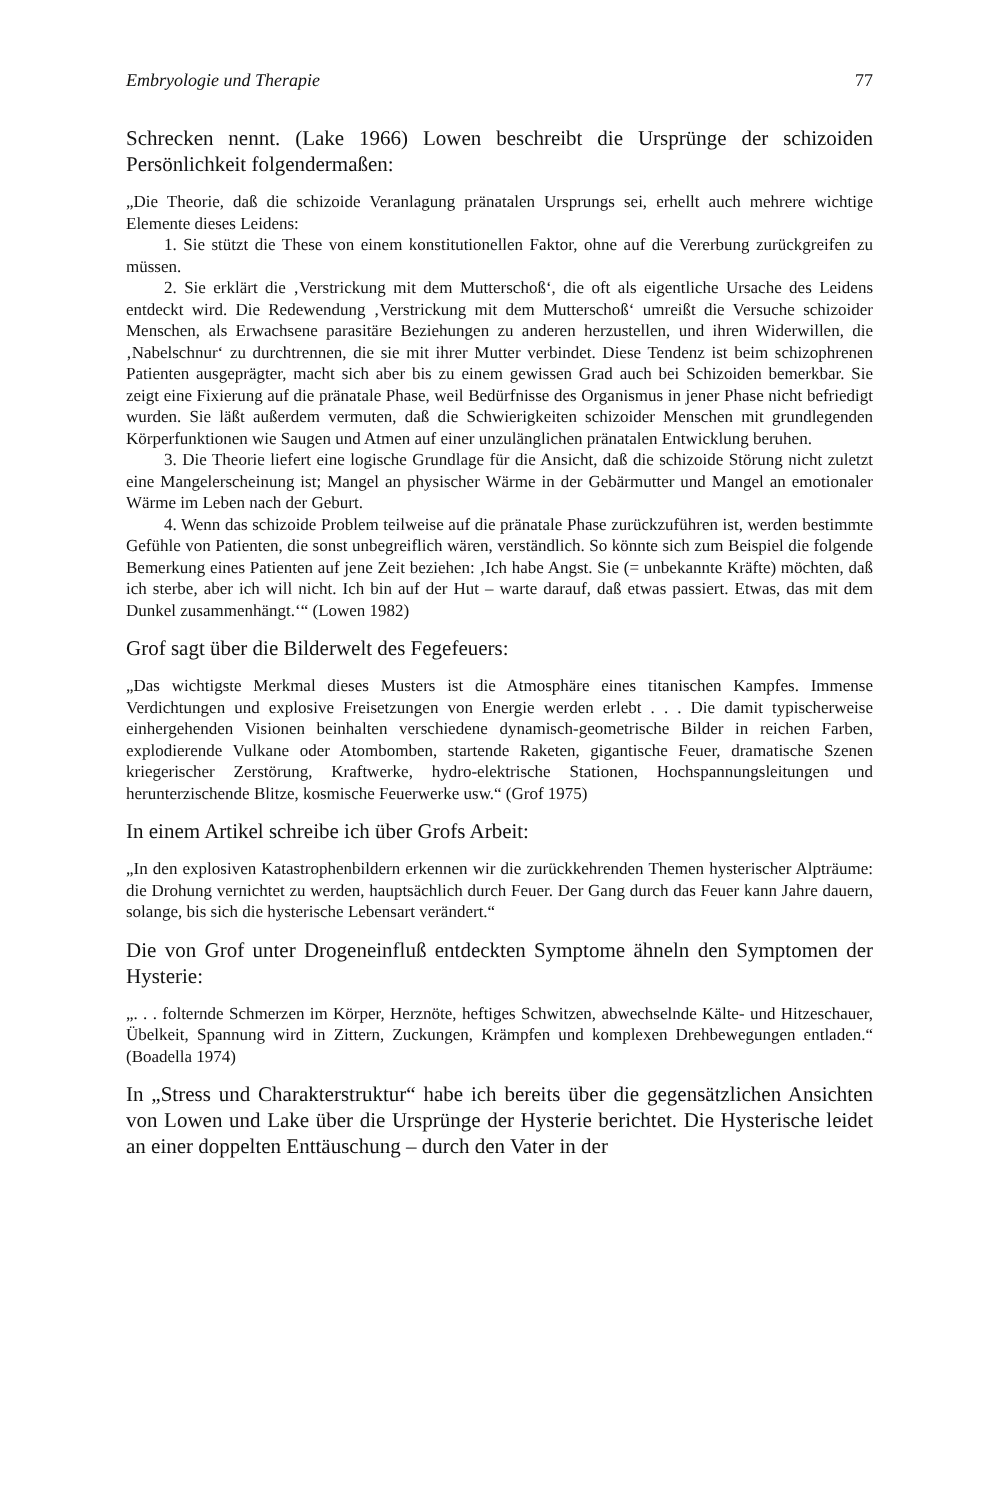Embryologie und Therapie 77
Schrecken nennt. (Lake 1966) Lowen beschreibt die Ursprünge der schizoiden Persönlichkeit folgendermaßen:
„Die Theorie, daß die schizoide Veranlagung pränatalen Ursprungs sei, erhellt auch mehrere wichtige Elemente dieses Leidens:
1. Sie stützt die These von einem konstitutionellen Faktor, ohne auf die Vererbung zurückgreifen zu müssen.
2. Sie erklärt die ‚Verstrickung mit dem Mutterschoß‘, die oft als eigentliche Ursache des Leidens entdeckt wird. Die Redewendung ‚Verstrickung mit dem Mutterschoß‘ umreißt die Versuche schizoider Menschen, als Erwachsene parasitäre Beziehungen zu anderen herzustellen, und ihren Widerwillen, die ‚Nabelschnur‘ zu durchtrennen, die sie mit ihrer Mutter verbindet. Diese Tendenz ist beim schizophrenen Patienten ausgeprägter, macht sich aber bis zu einem gewissen Grad auch bei Schizoiden bemerkbar. Sie zeigt eine Fixierung auf die pränatale Phase, weil Bedürfnisse des Organismus in jener Phase nicht befriedigt wurden. Sie läßt außerdem vermuten, daß die Schwierigkeiten schizoider Menschen mit grundlegenden Körperfunktionen wie Saugen und Atmen auf einer unzulänglichen pränatalen Entwicklung beruhen.
3. Die Theorie liefert eine logische Grundlage für die Ansicht, daß die schizoide Störung nicht zuletzt eine Mangelerscheinung ist; Mangel an physischer Wärme in der Gebärmutter und Mangel an emotionaler Wärme im Leben nach der Geburt.
4. Wenn das schizoide Problem teilweise auf die pränatale Phase zurückzuführen ist, werden bestimmte Gefühle von Patienten, die sonst unbegreiflich wären, verständlich. So könnte sich zum Beispiel die folgende Bemerkung eines Patienten auf jene Zeit beziehen: ‚Ich habe Angst. Sie (= unbekannte Kräfte) möchten, daß ich sterbe, aber ich will nicht. Ich bin auf der Hut – warte darauf, daß etwas passiert. Etwas, das mit dem Dunkel zusammenhängt.‘“ (Lowen 1982)
Grof sagt über die Bilderwelt des Fegefeuers:
„Das wichtigste Merkmal dieses Musters ist die Atmosphäre eines titanischen Kampfes. Immense Verdichtungen und explosive Freisetzungen von Energie werden erlebt . . . Die damit typischerweise einhergehenden Visionen beinhalten verschiedene dynamisch-geometrische Bilder in reichen Farben, explodierende Vulkane oder Atombomben, startende Raketen, gigantische Feuer, dramatische Szenen kriegerischer Zerstörung, Kraftwerke, hydro-elektrische Stationen, Hochspannungsleitungen und herunterzischende Blitze, kosmische Feuerwerke usw.“ (Grof 1975)
In einem Artikel schreibe ich über Grofs Arbeit:
„In den explosiven Katastrophenbildern erkennen wir die zurückkehrenden Themen hysterischer Alpträume: die Drohung vernichtet zu werden, hauptsächlich durch Feuer. Der Gang durch das Feuer kann Jahre dauern, solange, bis sich die hysterische Lebensart verändert.“
Die von Grof unter Drogeneinfluß entdeckten Symptome ähneln den Symptomen der Hysterie:
„. . . folternde Schmerzen im Körper, Herznöte, heftiges Schwitzen, abwechselnde Kälte- und Hitzeschauer, Übelkeit, Spannung wird in Zittern, Zuckungen, Krämpfen und komplexen Drehbewegungen entladen.“ (Boadella 1974)
In „Stress und Charakterstruktur“ habe ich bereits über die gegensätzlichen Ansichten von Lowen und Lake über die Ursprünge der Hysterie berichtet. Die Hysterische leidet an einer doppelten Enttäuschung – durch den Vater in der